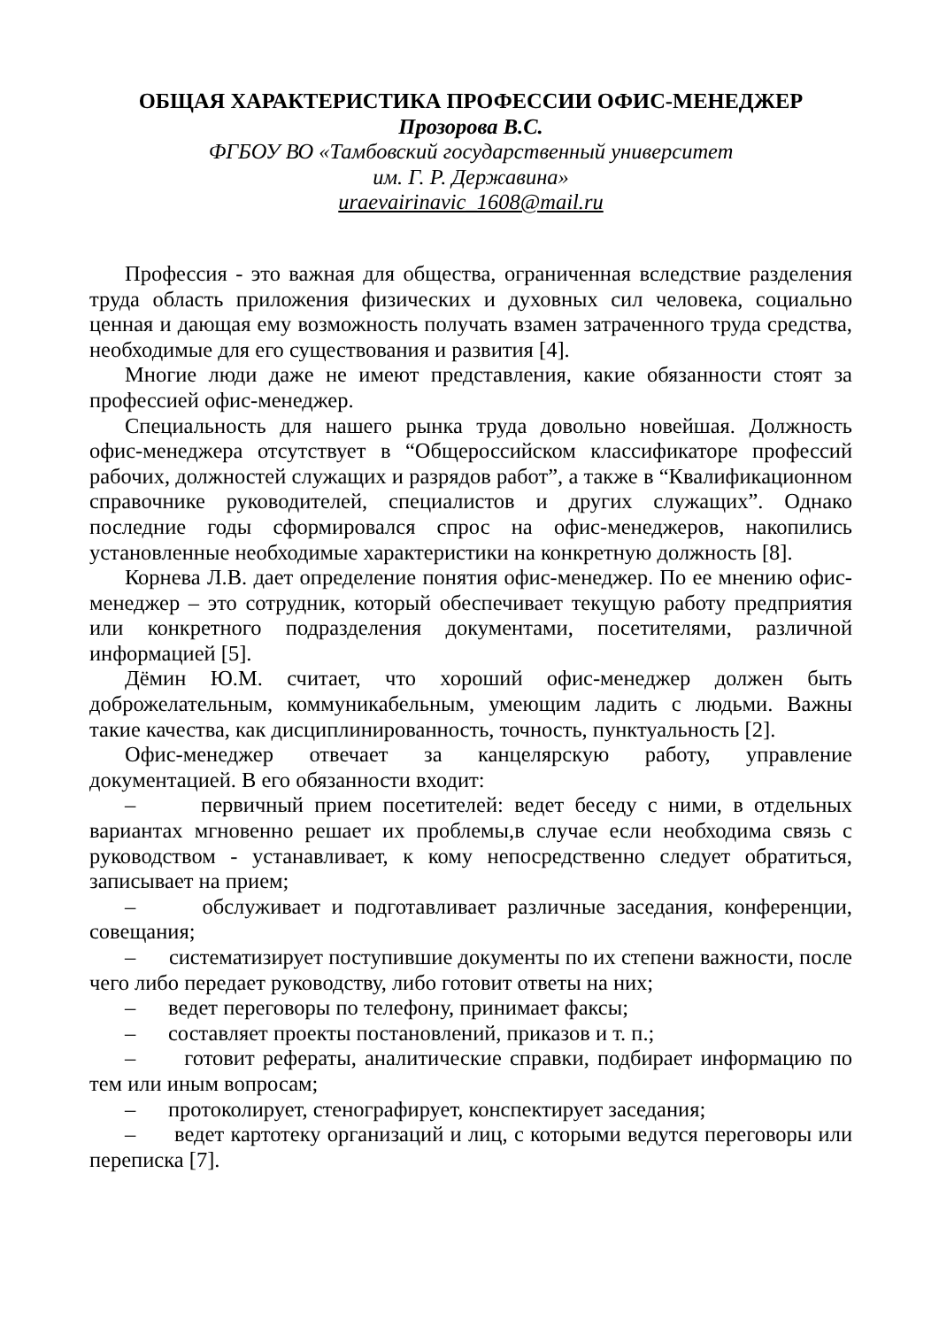ОБЩАЯ ХАРАКТЕРИСТИКА ПРОФЕССИИ ОФИС-МЕНЕДЖЕР
Прозорова В.С.
ФГБОУ ВО «Тамбовский государственный университет
им. Г. Р. Державина»
uraevairinavic_1608@mail.ru
Профессия - это важная для общества, ограниченная вследствие разделения труда область приложения физических и духовных сил человека, социально ценная и дающая ему возможность получать взамен затраченного труда средства, необходимые для его существования и развития [4].
Многие люди даже не имеют представления, какие обязанности стоят за профессией офис-менеджер.
Специальность для нашего рынка труда довольно новейшая. Должность офис-менеджера отсутствует в “Общероссийском классификаторе профессий рабочих, должностей служащих и разрядов работ”, а также в “Квалификационном справочнике руководителей, специалистов и других служащих”. Однако последние годы сформировался спрос на офис-менеджеров, накопились установленные необходимые характеристики на конкретную должность [8].
Корнева Л.В. дает определение понятия офис-менеджер. По ее мнению офис-менеджер – это сотрудник, который обеспечивает текущую работу предприятия или конкретного подразделения документами, посетителями, различной информацией [5].
Дёмин Ю.М. считает, что хороший офис-менеджер должен быть доброжелательным, коммуникабельным, умеющим ладить с людьми. Важны такие качества, как дисциплинированность, точность, пунктуальность [2].
Офис-менеджер отвечает за канцелярскую работу, управление документацией. В его обязанности входит:
– первичный прием посетителей: ведет беседу с ними, в отдельных вариантах мгновенно решает их проблемы,в случае если необходима связь с руководством - устанавливает, к кому непосредственно следует обратиться, записывает на прием;
– обслуживает и подготавливает различные заседания, конференции, совещания;
– систематизирует поступившие документы по их степени важности, после чего либо передает руководству, либо готовит ответы на них;
– ведет переговоры по телефону, принимает факсы;
– составляет проекты постановлений, приказов и т. п.;
– готовит рефераты, аналитические справки, подбирает информацию по тем или иным вопросам;
– протоколирует, стенографирует, конспектирует заседания;
– ведет картотеку организаций и лиц, с которыми ведутся переговоры или переписка [7].